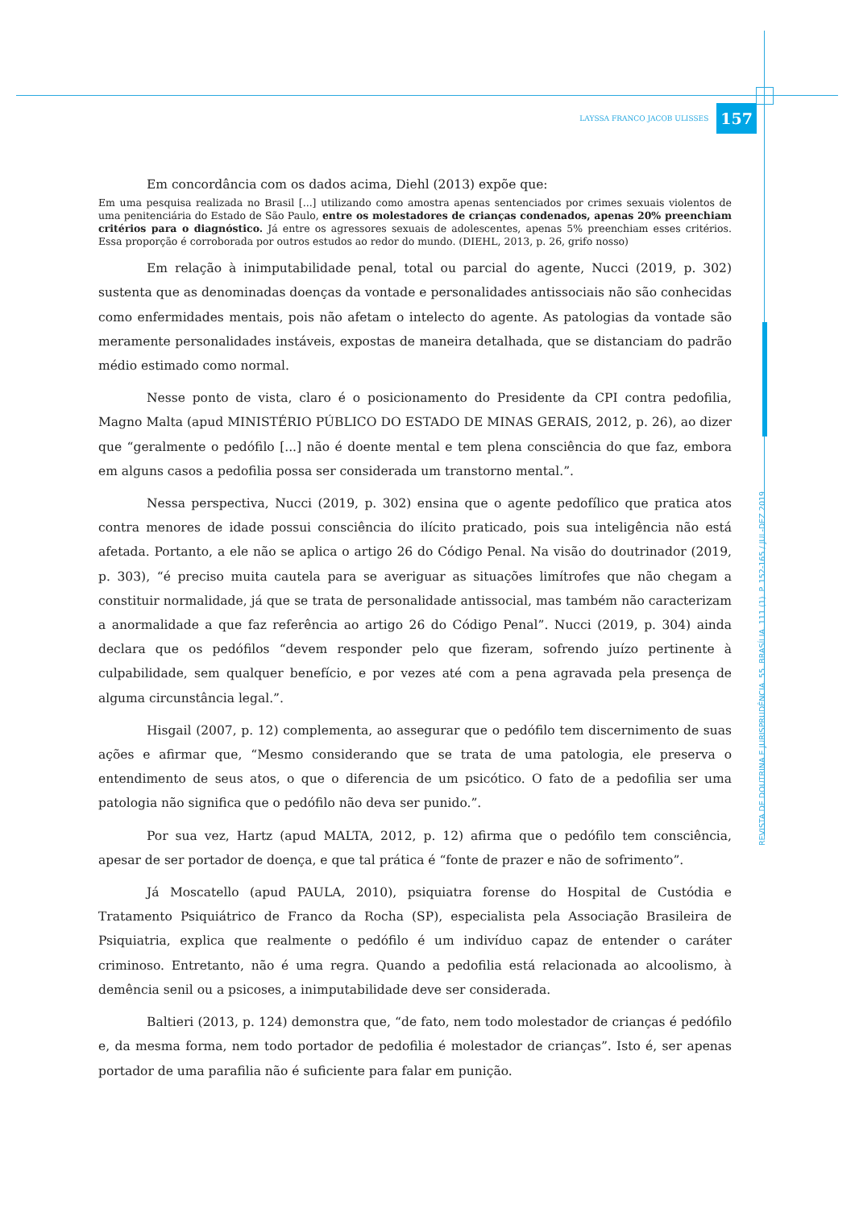LAYSSA FRANCO JACOB ULISSES 157
REVISTA DE DOUTRINA E JURISPRUDÊNCIA. 55. BRASÍLIA. 111 (1). P. 152-165 / JUL-DEZ 2019
Em concordância com os dados acima, Diehl (2013) expõe que:
Em uma pesquisa realizada no Brasil [...] utilizando como amostra apenas sentenciados por crimes sexuais violentos de uma penitenciária do Estado de São Paulo, entre os molestadores de crianças condenados, apenas 20% preenchiam critérios para o diagnóstico. Já entre os agressores sexuais de adolescentes, apenas 5% preenchiam esses critérios. Essa proporção é corroborada por outros estudos ao redor do mundo. (DIEHL, 2013, p. 26, grifo nosso)
Em relação à inimputabilidade penal, total ou parcial do agente, Nucci (2019, p. 302) sustenta que as denominadas doenças da vontade e personalidades antissociais não são conhecidas como enfermidades mentais, pois não afetam o intelecto do agente. As patologias da vontade são meramente personalidades instáveis, expostas de maneira detalhada, que se distanciam do padrão médio estimado como normal.
Nesse ponto de vista, claro é o posicionamento do Presidente da CPI contra pedofilia, Magno Malta (apud MINISTÉRIO PÚBLICO DO ESTADO DE MINAS GERAIS, 2012, p. 26), ao dizer que “geralmente o pedófilo [...] não é doente mental e tem plena consciência do que faz, embora em alguns casos a pedofilia possa ser considerada um transtorno mental.”.
Nessa perspectiva, Nucci (2019, p. 302) ensina que o agente pedofílico que pratica atos contra menores de idade possui consciência do ilícito praticado, pois sua inteligência não está afetada. Portanto, a ele não se aplica o artigo 26 do Código Penal. Na visão do doutrinador (2019, p. 303), “é preciso muita cautela para se averiguar as situações limítrofes que não chegam a constituir normalidade, já que se trata de personalidade antissocial, mas também não caracterizam a anormalidade a que faz referência ao artigo 26 do Código Penal”. Nucci (2019, p. 304) ainda declara que os pedófilos “devem responder pelo que fizeram, sofrendo juízo pertinente à culpabilidade, sem qualquer benefício, e por vezes até com a pena agravada pela presença de alguma circunstância legal.”.
Hisgail (2007, p. 12) complementa, ao assegurar que o pedófilo tem discernimento de suas ações e afirmar que, “Mesmo considerando que se trata de uma patologia, ele preserva o entendimento de seus atos, o que o diferencia de um psicótico. O fato de a pedofilia ser uma patologia não significa que o pedófilo não deva ser punido.”.
Por sua vez, Hartz (apud MALTA, 2012, p. 12) afirma que o pedófilo tem consciência, apesar de ser portador de doença, e que tal prática é “fonte de prazer e não de sofrimento”.
Já Moscatello (apud PAULA, 2010), psiquiatra forense do Hospital de Custódia e Tratamento Psiquiátrico de Franco da Rocha (SP), especialista pela Associação Brasileira de Psiquiatria, explica que realmente o pedófilo é um indivíduo capaz de entender o caráter criminoso. Entretanto, não é uma regra. Quando a pedofilia está relacionada ao alcoolismo, à demência senil ou a psicoses, a inimputabilidade deve ser considerada.
Baltieri (2013, p. 124) demonstra que, “de fato, nem todo molestador de crianças é pedófilo e, da mesma forma, nem todo portador de pedofilia é molestador de crianças”. Isto é, ser apenas portador de uma parafilia não é suficiente para falar em punição.